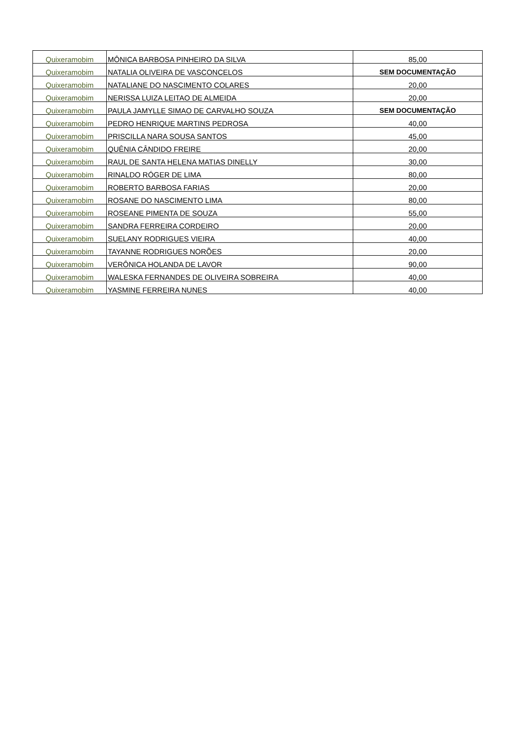| Quixeramobim | MÔNICA BARBOSA PINHEIRO DA SILVA | 85,00 |
| Quixeramobim | NATALIA OLIVEIRA DE VASCONCELOS | SEM DOCUMENTAÇÃO |
| Quixeramobim | NATALIANE DO NASCIMENTO COLARES | 20,00 |
| Quixeramobim | NERISSA LUIZA LEITAO DE ALMEIDA | 20,00 |
| Quixeramobim | PAULA JAMYLLE SIMAO DE CARVALHO SOUZA | SEM DOCUMENTAÇÃO |
| Quixeramobim | PEDRO HENRIQUE MARTINS PEDROSA | 40,00 |
| Quixeramobim | PRISCILLA NARA SOUSA SANTOS | 45,00 |
| Quixeramobim | QUÊNIA CÂNDIDO FREIRE | 20,00 |
| Quixeramobim | RAUL DE SANTA HELENA MATIAS DINELLY | 30,00 |
| Quixeramobim | RINALDO RÓGER DE LIMA | 80,00 |
| Quixeramobim | ROBERTO BARBOSA FARIAS | 20,00 |
| Quixeramobim | ROSANE DO NASCIMENTO LIMA | 80,00 |
| Quixeramobim | ROSEANE PIMENTA DE SOUZA | 55,00 |
| Quixeramobim | SANDRA FERREIRA CORDEIRO | 20,00 |
| Quixeramobim | SUELANY RODRIGUES VIEIRA | 40,00 |
| Quixeramobim | TAYANNE RODRIGUES NORÕES | 20,00 |
| Quixeramobim | VERÔNICA HOLANDA DE LAVOR | 90,00 |
| Quixeramobim | WALESKA FERNANDES DE OLIVEIRA SOBREIRA | 40,00 |
| Quixeramobim | YASMINE FERREIRA NUNES | 40,00 |